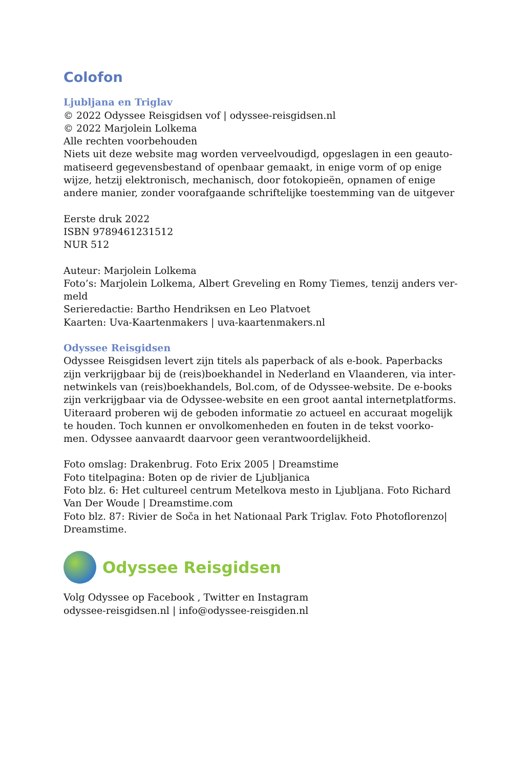Colofon
Ljubljana en Triglav
© 2022 Odyssee Reisgidsen vof | odyssee-reisgidsen.nl
© 2022 Marjolein Lolkema
Alle rechten voorbehouden
Niets uit deze website mag worden verveelvoudigd, opgeslagen in een geauto-matiseerd gegevensbestand of openbaar gemaakt, in enige vorm of op enige wijze, hetzij elektronisch, mechanisch, door fotokopieën, opnamen of enige andere manier, zonder voorafgaande schriftelijke toestemming van de uitgever
Eerste druk 2022
ISBN 9789461231512
NUR 512
Auteur: Marjolein Lolkema
Foto’s: Marjolein Lolkema, Albert Greveling en Romy Tiemes, tenzij anders ver-meld
Serieredactie: Bartho Hendriksen en Leo Platvoet
Kaarten: Uva-Kaartenmakers | uva-kaartenmakers.nl
Odyssee Reisgidsen
Odyssee Reisgidsen levert zijn titels als paperback of als e-book. Paperbacks zijn verkrijgbaar bij de (reis)boekhandel in Nederland en Vlaanderen, via inter-netwinkels van (reis)boekhandels, Bol.com, of de Odyssee-website. De e-books zijn verkrijgbaar via de Odyssee-website en een groot aantal internetplatforms. Uiteraard proberen wij de geboden informatie zo actueel en accuraat mogelijk te houden. Toch kunnen er onvolkomenheden en fouten in de tekst voorko-men. Odyssee aanvaardt daarvoor geen verantwoordelijkheid.
Foto omslag: Drakenbrug. Foto Erix 2005 | Dreamstime
Foto titelpagina: Boten op de rivier de Ljubljanica
Foto blz. 6: Het cultureel centrum Metelkova mesto in Ljubljana. Foto Richard Van Der Woude | Dreamstime.com
Foto blz. 87: Rivier de Soča in het Nationaal Park Triglav. Foto Photoflorenzo| Dreamstime.
Odyssee Reisgidsen
Volg Odyssee op Facebook , Twitter en Instagram
odyssee-reisgidsen.nl | info@odyssee-reisgiden.nl